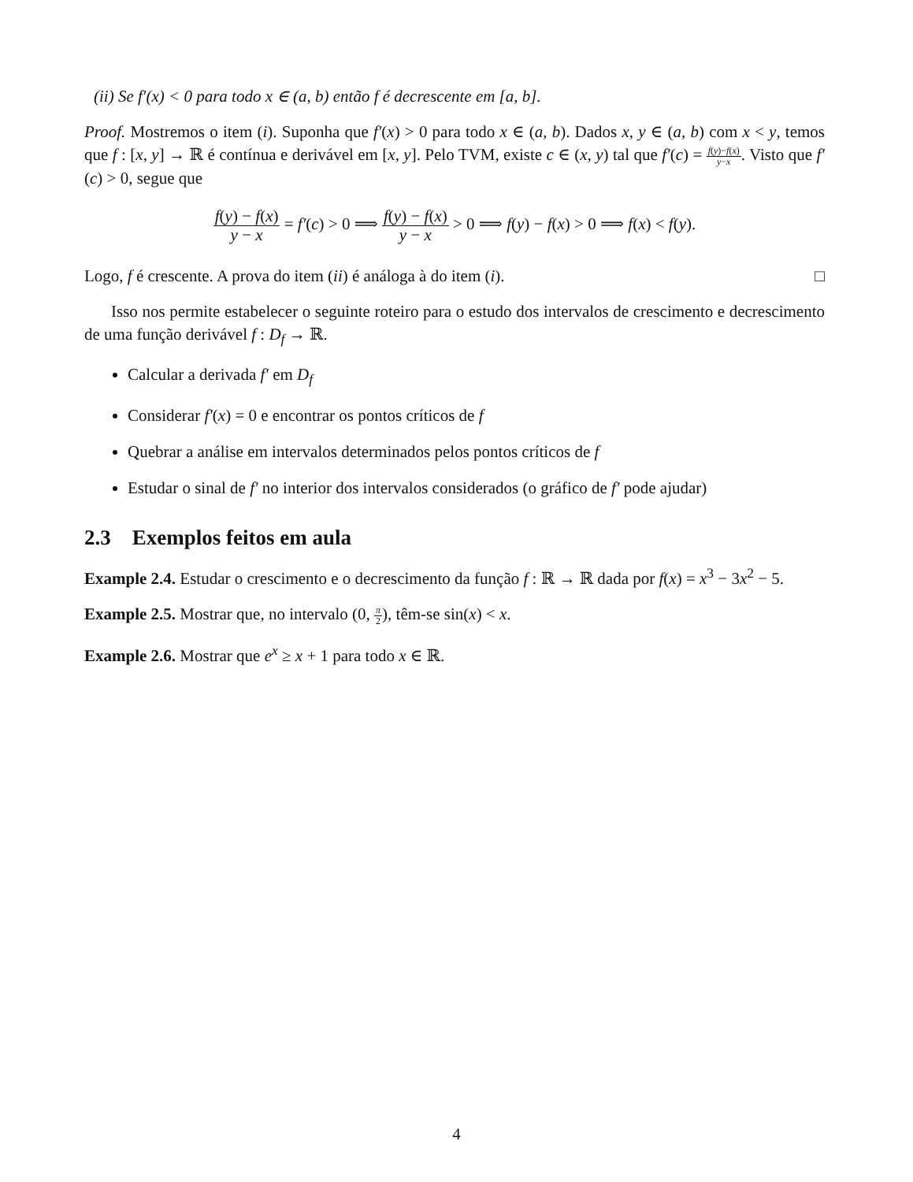(ii) Se f′(x) < 0 para todo x ∈ (a, b) então f é decrescente em [a, b].
Proof. Mostremos o item (i). Suponha que f′(x) > 0 para todo x ∈ (a, b). Dados x, y ∈ (a, b) com x < y, temos que f : [x, y] → ℝ é contínua e derivável em [x, y]. Pelo TVM, existe c ∈ (x, y) tal que f′(c) = f(y)−f(x) y−x. Visto que f′(c) > 0, segue que
f(y) − f(x) y − x = f′(c) > 0 ⟹ f(y) − f(x) y − x > 0 ⟹ f(y) − f(x) > 0 ⟹ f(x) < f(y).
Logo, f é crescente. A prova do item (ii) é análoga à do item (i). □
Isso nos permite estabelecer o seguinte roteiro para o estudo dos intervalos de crescimento e decrescimento de uma função derivável f : D<sub>f</sub> → ℝ.
Calcular a derivada f′ em D<sub>f</sub>
Considerar f′(x) = 0 e encontrar os pontos críticos de f
Quebrar a análise em intervalos determinados pelos pontos críticos de f
Estudar o sinal de f′ no interior dos intervalos considerados (o gráfico de f′ pode ajudar)
2.3 Exemplos feitos em aula
Example 2.4. Estudar o crescimento e o decrescimento da função f : ℝ → ℝ dada por f(x) = x<sup>3</sup> − 3x<sup>2</sup> − 5.
Example 2.5. Mostrar que, no intervalo (0, π 2), têm-se sin(x) < x.
Example 2.6. Mostrar que e<sup>x</sup> ≥ x + 1 para todo x ∈ ℝ.
4